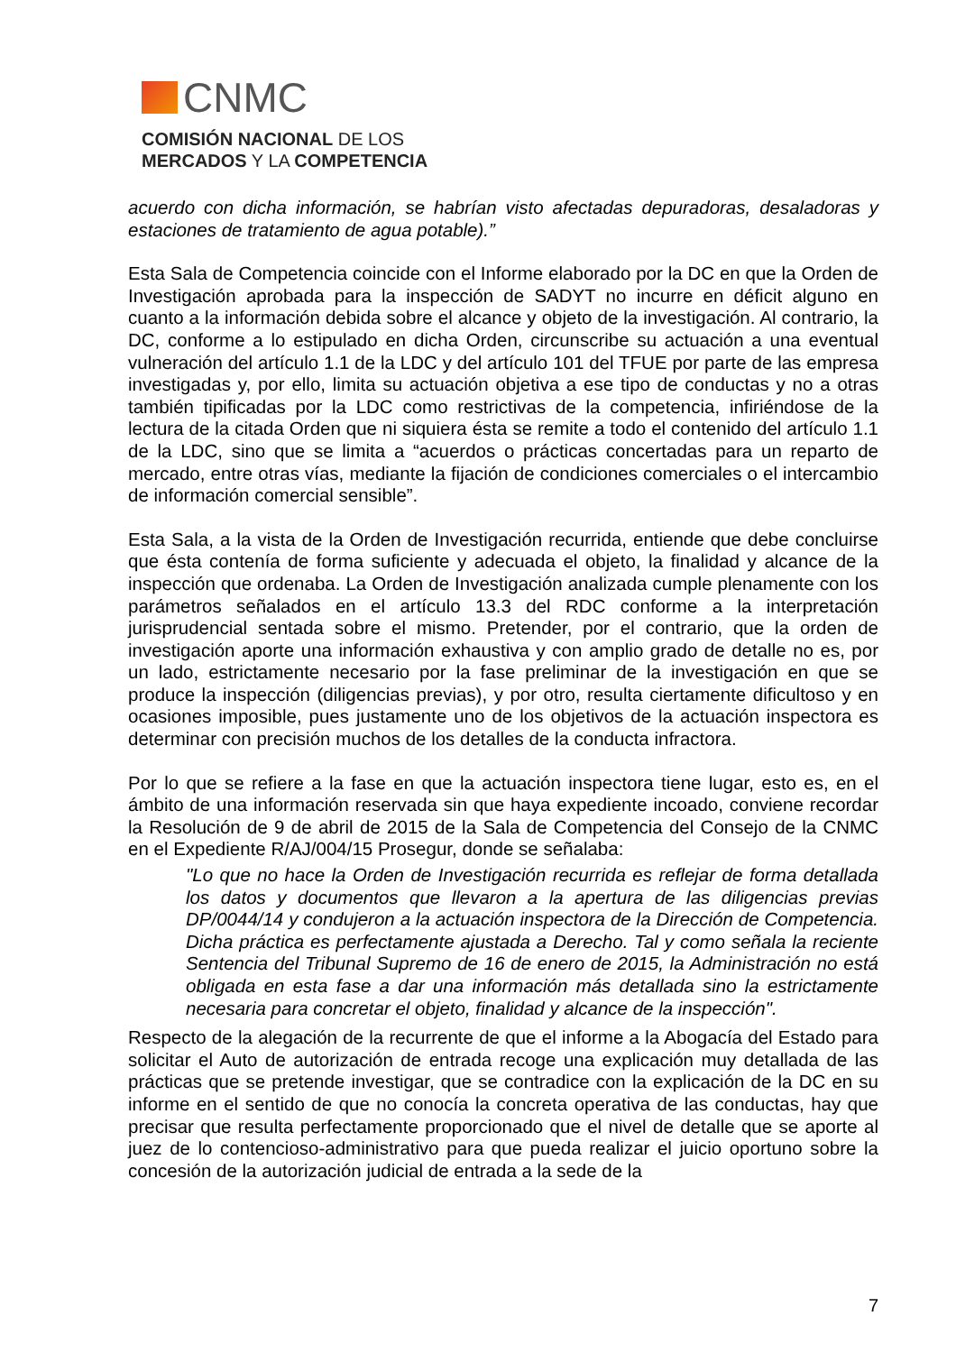CNMC
COMISIÓN NACIONAL DE LOS
MERCADOS Y LA COMPETENCIA
acuerdo con dicha información, se habrían visto afectadas depuradoras, desaladoras y estaciones de tratamiento de agua potable).”
Esta Sala de Competencia coincide con el Informe elaborado por la DC en que la Orden de Investigación aprobada para la inspección de SADYT no incurre en déficit alguno en cuanto a la información debida sobre el alcance y objeto de la investigación. Al contrario, la DC, conforme a lo estipulado en dicha Orden, circunscribe su actuación a una eventual vulneración del artículo 1.1 de la LDC y del artículo 101 del TFUE por parte de las empresa investigadas y, por ello, limita su actuación objetiva a ese tipo de conductas y no a otras también tipificadas por la LDC como restrictivas de la competencia, infiriéndose de la lectura de la citada Orden que ni siquiera ésta se remite a todo el contenido del artículo 1.1 de la LDC, sino que se limita a “acuerdos o prácticas concertadas para un reparto de mercado, entre otras vías, mediante la fijación de condiciones comerciales o el intercambio de información comercial sensible”.
Esta Sala, a la vista de la Orden de Investigación recurrida, entiende que debe concluirse que ésta contenía de forma suficiente y adecuada el objeto, la finalidad y alcance de la inspección que ordenaba. La Orden de Investigación analizada cumple plenamente con los parámetros señalados en el artículo 13.3 del RDC conforme a la interpretación jurisprudencial sentada sobre el mismo. Pretender, por el contrario, que la orden de investigación aporte una información exhaustiva y con amplio grado de detalle no es, por un lado, estrictamente necesario por la fase preliminar de la investigación en que se produce la inspección (diligencias previas), y por otro, resulta ciertamente dificultoso y en ocasiones imposible, pues justamente uno de los objetivos de la actuación inspectora es determinar con precisión muchos de los detalles de la conducta infractora.
Por lo que se refiere a la fase en que la actuación inspectora tiene lugar, esto es, en el ámbito de una información reservada sin que haya expediente incoado, conviene recordar la Resolución de 9 de abril de 2015 de la Sala de Competencia del Consejo de la CNMC en el Expediente R/AJ/004/15 Prosegur, donde se señalaba:
"Lo que no hace la Orden de Investigación recurrida es reflejar de forma detallada los datos y documentos que llevaron a la apertura de las diligencias previas DP/0044/14 y condujeron a la actuación inspectora de la Dirección de Competencia. Dicha práctica es perfectamente ajustada a Derecho. Tal y como señala la reciente Sentencia del Tribunal Supremo de 16 de enero de 2015, la Administración no está obligada en esta fase a dar una información más detallada sino la estrictamente necesaria para concretar el objeto, finalidad y alcance de la inspección".
Respecto de la alegación de la recurrente de que el informe a la Abogacía del Estado para solicitar el Auto de autorización de entrada recoge una explicación muy detallada de las prácticas que se pretende investigar, que se contradice con la explicación de la DC en su informe en el sentido de que no conocía la concreta operativa de las conductas, hay que precisar que resulta perfectamente proporcionado que el nivel de detalle que se aporte al juez de lo contencioso-administrativo para que pueda realizar el juicio oportuno sobre la concesión de la autorización judicial de entrada a la sede de la
7